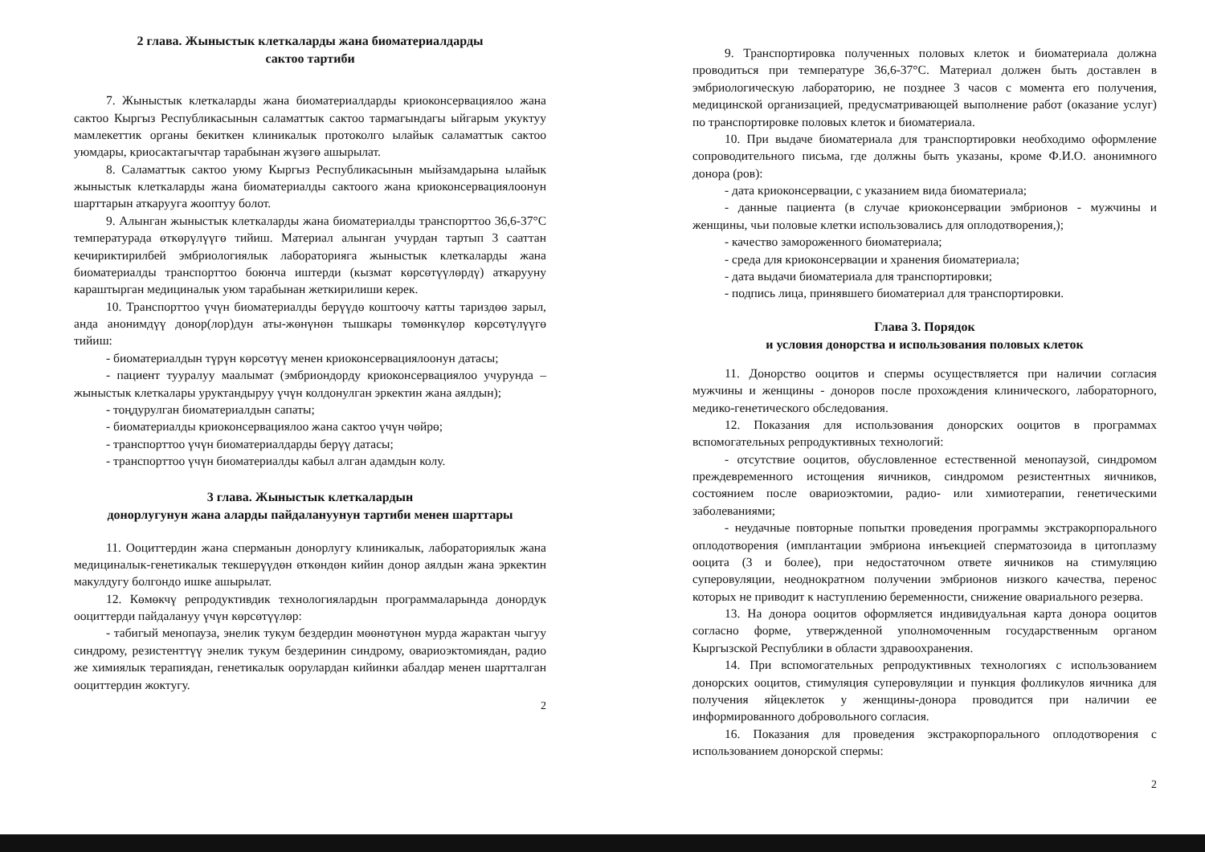2 глава. Жыныстык клеткаларды жана биоматериалдарды
сактоо тартиби
7. Жыныстык клеткаларды жана биоматериалдарды криоконсервациялоо жана сактоо Кыргыз Республикасынын саламаттык сактоо тармагындагы ыйгарым укуктуу мамлекеттик органы бекиткен клиникалык протоколго ылайык саламаттык сактоо уюмдары, криосактагычтар тарабынан жүзөгө ашырылат.
8. Саламаттык сактоо уюму Кыргыз Республикасынын мыйзамдарына ылайык жыныстык клеткаларды жана биоматериалды сактоого жана криоконсервациялоонун шарттарын аткарууга жооптуу болот.
9. Алынган жыныстык клеткаларды жана биоматериалды транспорттоо 36,6-37°С температурада өткөрүлүүгө тийиш. Материал алынган учурдан тартып 3 сааттан кечириктирилбей эмбриологиялык лабораторияга жыныстык клеткаларды жана биоматериалды транспорттоо боюнча иштерди (кызмат көрсөтүүлөрдү) аткарууну караштырган медициналык уюм тарабынан жеткирилиши керек.
10. Транспорттоо үчүн биоматериалды берүүдө коштоочу катты тариздөө зарыл, анда анонимдүү донор(лор)дун аты-жөнүнөн тышкары төмөнкүлөр көрсөтүлүүгө тийиш:
- биоматериалдын түрүн көрсөтүү менен криоконсервациялоонун датасы;
- пациент тууралуу маалымат (эмбриондорду криоконсервациялоо учурунда – жыныстык клеткалары уруктандыруу үчүн колдонулган эркектин жана аялдын);
- тоңдурулган биоматериалдын сапаты;
- биоматериалды криоконсервациялоо жана сактоо үчүн чөйрө;
- транспорттоо үчүн биоматериалдарды берүү датасы;
- транспорттоо үчүн биоматериалды кабыл алган адамдын колу.
3 глава. Жыныстык клеткалардын
донорлугунун жана аларды пайдалануунун тартиби менен шарттары
11. Ооциттердин жана сперманын донорлугу клиникалык, лабораториялык жана медициналык-генетикалык текшерүүдөн өткөндөн кийин донор аялдын жана эркектин макулдугу болгондо ишке ашырылат.
12. Көмөкчү репродуктивдик технологиялардын программаларында донордук ооциттерди пайдалануу үчүн көрсөтүүлөр:
- табигый менопауза, энелик тукум бездердин мөөнөтүнөн мурда жарактан чыгуу синдрому, резистенттүү энелик тукум бездеринин синдрому, овариоэктомиядан, радио же химиялык терапиядан, генетикалык оорулардан кийинки абалдар менен шартталган ооциттердин жоктугу.
2
9. Транспортировка полученных половых клеток и биоматериала должна проводиться при температуре 36,6-37°С. Материал должен быть доставлен в эмбриологическую лабораторию, не позднее 3 часов с момента его получения, медицинской организацией, предусматривающей выполнение работ (оказание услуг) по транспортировке половых клеток и биоматериала.
10. При выдаче биоматериала для транспортировки необходимо оформление сопроводительного письма, где должны быть указаны, кроме Ф.И.О. анонимного донора (ров):
- дата криоконсервации, с указанием вида биоматериала;
- данные пациента (в случае криоконсервации эмбрионов - мужчины и женщины, чьи половые клетки использовались для оплодотворения,);
- качество замороженного биоматериала;
- среда для криоконсервации и хранения биоматериала;
- дата выдачи биоматериала для транспортировки;
- подпись лица, принявшего биоматериал для транспортировки.
Глава 3. Порядок
и условия донорства и использования половых клеток
11. Донорство ооцитов и спермы осуществляется при наличии согласия мужчины и женщины - доноров после прохождения клинического, лабораторного, медико-генетического обследования.
12. Показания для использования донорских ооцитов в программах вспомогательных репродуктивных технологий:
- отсутствие ооцитов, обусловленное естественной менопаузой, синдромом преждевременного истощения яичников, синдромом резистентных яичников, состоянием после овариоэктомии, радио- или химиотерапии, генетическими заболеваниями;
- неудачные повторные попытки проведения программы экстракорпорального оплодотворения (имплантации эмбриона инъекцией сперматозоида в цитоплазму ооцита (3 и более), при недостаточном ответе яичников на стимуляцию суперовуляции, неоднократном получении эмбрионов низкого качества, перенос которых не приводит к наступлению беременности, снижение овариального резерва.
13. На донора ооцитов оформляется индивидуальная карта донора ооцитов согласно форме, утвержденной уполномоченным государственным органом Кыргызской Республики в области здравоохранения.
14. При вспомогательных репродуктивных технологиях с использованием донорских ооцитов, стимуляция суперовуляции и пункция фолликулов яичника для получения яйцеклеток у женщины-донора проводится при наличии ее информированного добровольного согласия.
16. Показания для проведения экстракорпорального оплодотворения с использованием донорской спермы:
2